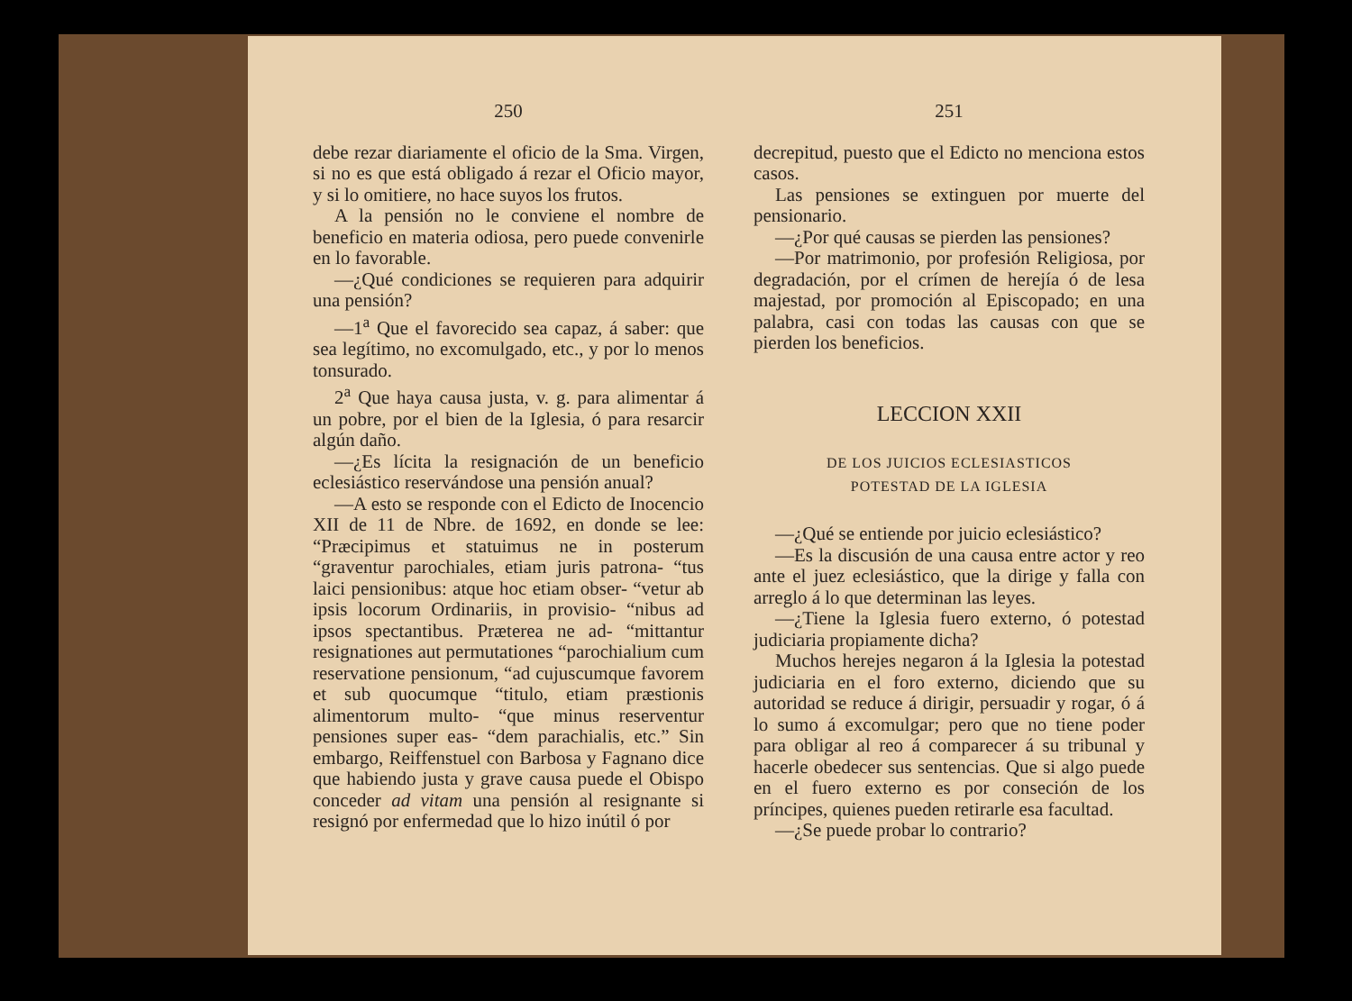250
debe rezar diariamente el oficio de la Sma. Virgen, si no es que está obligado á rezar el Oficio mayor, y si lo omitiere, no hace suyos los frutos.
A la pensión no le conviene el nombre de beneficio en materia odiosa, pero puede convenirle en lo favorable.
—¿Qué condiciones se requieren para adquirir una pensión?
—1<sup>a</sup> Que el favorecido sea capaz, á saber: que sea legítimo, no excomulgado, etc., y por lo menos tonsurado.
2<sup>a</sup> Que haya causa justa, v. g. para alimentar á un pobre, por el bien de la Iglesia, ó para resarcir algún daño.
—¿Es lícita la resignación de un beneficio eclesiástico reservándose una pensión anual?
—A esto se responde con el Edicto de Inocencio XII de 11 de Nbre. de 1692, en donde se lee: “Præcipimus et statuimus ne in posterum “graventur parochiales, etiam juris patrona- “tus laici pensionibus: atque hoc etiam obser- “vetur ab ipsis locorum Ordinariis, in provisio- “nibus ad ipsos spectantibus. Præterea ne ad- “mittantur resignationes aut permutationes “parochialium cum reservatione pensionum, “ad cujuscumque favorem et sub quocumque “titulo, etiam præstionis alimentorum multo- “que minus reserventur pensiones super eas- “dem parachialis, etc.” Sin embargo, Reiffenstuel con Barbosa y Fagnano dice que habiendo justa y grave causa puede el Obispo conceder ad vitam una pensión al resignante si resignó por enfermedad que lo hizo inútil ó por
251
decrepitud, puesto que el Edicto no menciona estos casos.
Las pensiones se extinguen por muerte del pensionario.
—¿Por qué causas se pierden las pensiones?
—Por matrimonio, por profesión Religiosa, por degradación, por el crímen de herejía ó de lesa majestad, por promoción al Episcopado; en una palabra, casi con todas las causas con que se pierden los beneficios.
LECCION XXII
DE LOS JUICIOS ECLESIASTICOS
POTESTAD DE LA IGLESIA
—¿Qué se entiende por juicio eclesiástico?
—Es la discusión de una causa entre actor y reo ante el juez eclesiástico, que la dirige y falla con arreglo á lo que determinan las leyes.
—¿Tiene la Iglesia fuero externo, ó potestad judiciaria propiamente dicha?
Muchos herejes negaron á la Iglesia la potestad judiciaria en el foro externo, diciendo que su autoridad se reduce á dirigir, persuadir y rogar, ó á lo sumo á excomulgar; pero que no tiene poder para obligar al reo á comparecer á su tribunal y hacerle obedecer sus sentencias. Que si algo puede en el fuero externo es por conseción de los príncipes, quienes pueden retirarle esa facultad.
—¿Se puede probar lo contrario?